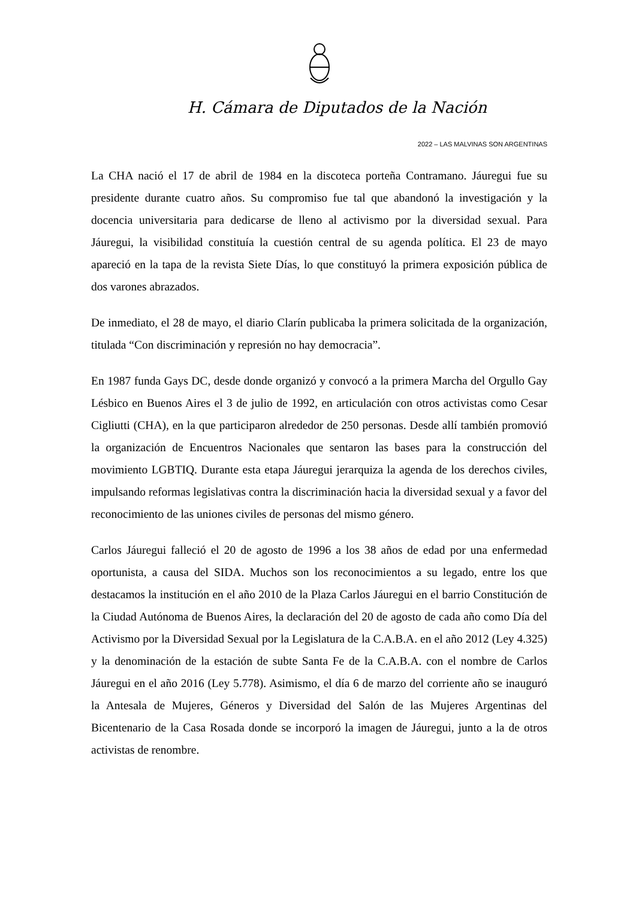H. Cámara de Diputados de la Nación
2022 – LAS MALVINAS SON ARGENTINAS
La CHA nació el 17 de abril de 1984 en la discoteca porteña Contramano. Jáuregui fue su presidente durante cuatro años. Su compromiso fue tal que abandonó la investigación y la docencia universitaria para dedicarse de lleno al activismo por la diversidad sexual. Para Jáuregui, la visibilidad constituía la cuestión central de su agenda política. El 23 de mayo apareció en la tapa de la revista Siete Días, lo que constituyó la primera exposición pública de dos varones abrazados.
De inmediato, el 28 de mayo, el diario Clarín publicaba la primera solicitada de la organización, titulada “Con discriminación y represión no hay democracia”.
En 1987 funda Gays DC, desde donde organizó y convocó a la primera Marcha del Orgullo Gay Lésbico en Buenos Aires el 3 de julio de 1992, en articulación con otros activistas como Cesar Cigliutti (CHA), en la que participaron alrededor de 250 personas. Desde allí también promovió la organización de Encuentros Nacionales que sentaron las bases para la construcción del movimiento LGBTIQ. Durante esta etapa Jáuregui jerarquiza la agenda de los derechos civiles, impulsando reformas legislativas contra la discriminación hacia la diversidad sexual y a favor del reconocimiento de las uniones civiles de personas del mismo género.
Carlos Jáuregui falleció el 20 de agosto de 1996 a los 38 años de edad por una enfermedad oportunista, a causa del SIDA. Muchos son los reconocimientos a su legado, entre los que destacamos la institución en el año 2010 de la Plaza Carlos Jáuregui en el barrio Constitución de la Ciudad Autónoma de Buenos Aires, la declaración del 20 de agosto de cada año como Día del Activismo por la Diversidad Sexual por la Legislatura de la C.A.B.A. en el año 2012 (Ley 4.325) y la denominación de la estación de subte Santa Fe de la C.A.B.A. con el nombre de Carlos Jáuregui en el año 2016 (Ley 5.778). Asimismo, el día 6 de marzo del corriente año se inauguró la Antesala de Mujeres, Géneros y Diversidad del Salón de las Mujeres Argentinas del Bicentenario de la Casa Rosada donde se incorporó la imagen de Jáuregui, junto a la de otros activistas de renombre.